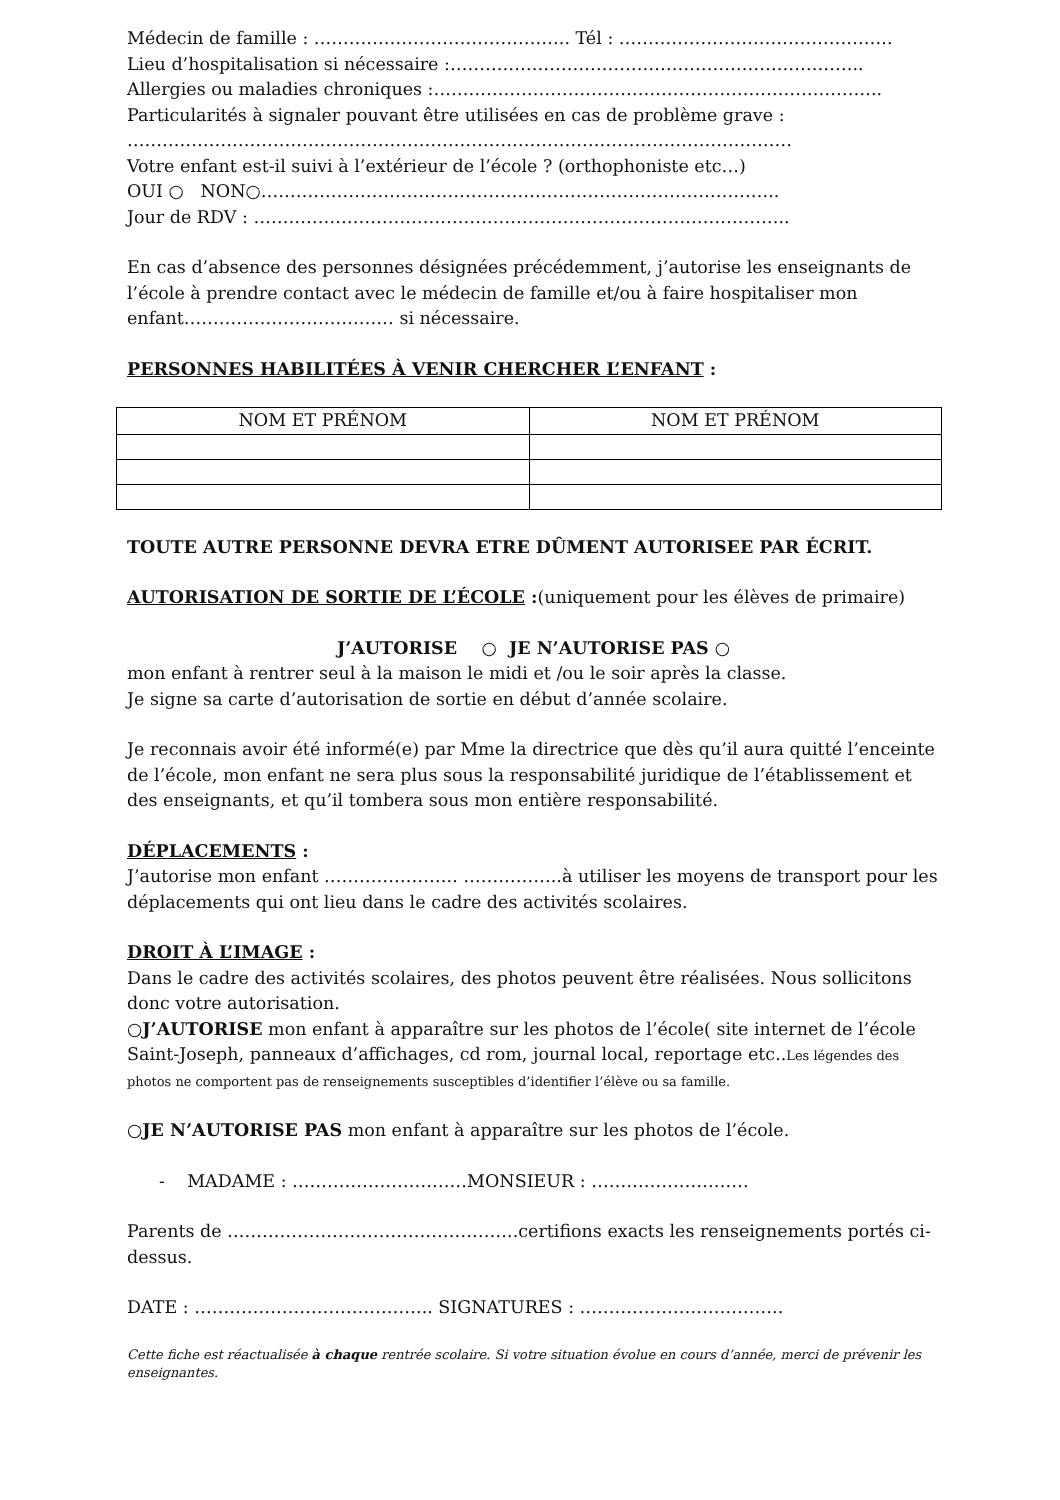Médecin de famille : …………………………………….. Tél : ………………………………………..
Lieu d’hospitalisation si nécessaire :……………………………………………………………..
Allergies ou maladies chroniques :…………………………………………………………………..
Particularités à signaler pouvant être utilisées en cas de problème grave :
……………………………………………………………………………………………………
Votre enfant est-il suivi à l’extérieur de l’école ? (orthophoniste etc…)
OUI ○ NON○……………………………………………………………………………..
Jour de RDV : ………………………………………………………………………………..
En cas d’absence des personnes désignées précédemment, j’autorise les enseignants de l’école à prendre contact avec le médecin de famille et/ou à faire hospitaliser mon enfant……………………………… si nécessaire.
PERSONNES HABILITÉES À VENIR CHERCHER L’ENFANT :
| NOM ET PRÉNOM | NOM ET PRÉNOM |
| --- | --- |
TOUTE AUTRE PERSONNE DEVRA ETRE DÛMENT AUTORISEE PAR ÉCRIT.
AUTORISATION DE SORTIE DE L’ÉCOLE :(uniquement pour les élèves de primaire)
J’AUTORISE ○ JE N’AUTORISE PAS ○
mon enfant à rentrer seul à la maison le midi et /ou le soir après la classe.
Je signe sa carte d’autorisation de sortie en début d’année scolaire.
Je reconnais avoir été informé(e) par Mme la directrice que dès qu’il aura quitté l’enceinte de l’école, mon enfant ne sera plus sous la responsabilité juridique de l’établissement et des enseignants, et qu’il tombera sous mon entière responsabilité.
DÉPLACEMENTS :
J’autorise mon enfant ………………….. ……………..à utiliser les moyens de transport pour les déplacements qui ont lieu dans le cadre des activités scolaires.
DROIT À L’IMAGE :
Dans le cadre des activités scolaires, des photos peuvent être réalisées. Nous sollicitons donc votre autorisation.
○J’AUTORISE mon enfant à apparaître sur les photos de l’école( site internet de l’école Saint-Joseph, panneaux d’affichages, cd rom, journal local, reportage etc..Les légendes des photos ne comportent pas de renseignements susceptibles d’identifier l’élève ou sa famille.
○JE N’AUTORISE PAS mon enfant à apparaître sur les photos de l’école.
- MADAME : …………………………MONSIEUR : ………………………
Parents de …………………………………………..certifions exacts les renseignements portés ci-dessus.
DATE : ………………………………….. SIGNATURES : ……………………………..
Cette fiche est réactualisée à chaque rentrée scolaire. Si votre situation évolue en cours d’année, merci de prévenir les enseignantes.